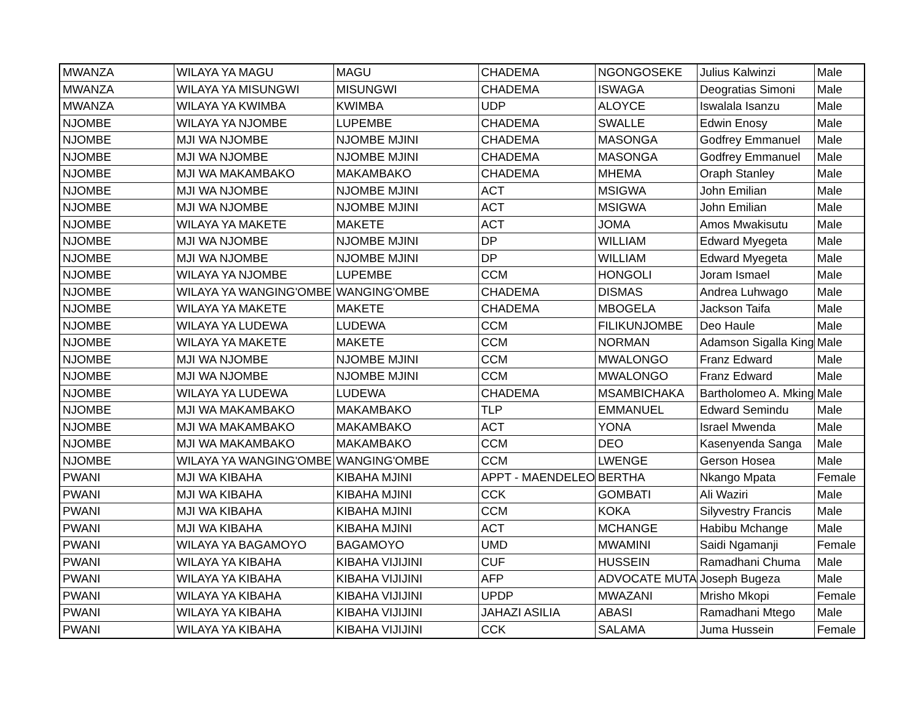| MWANZA | WILAYA YA MAGU | MAGU | CHADEMA | NGONGOSEKE | Julius Kalwinzi | Male |
| MWANZA | WILAYA YA MISUNGWI | MISUNGWI | CHADEMA | ISWAGA | Deogratias Simoni | Male |
| MWANZA | WILAYA YA KWIMBA | KWIMBA | UDP | ALOYCE | Iswalala Isanzu | Male |
| NJOMBE | WILAYA YA NJOMBE | LUPEMBE | CHADEMA | SWALLE | Edwin Enosy | Male |
| NJOMBE | MJI WA NJOMBE | NJOMBE MJINI | CHADEMA | MASONGA | Godfrey Emmanuel | Male |
| NJOMBE | MJI WA NJOMBE | NJOMBE MJINI | CHADEMA | MASONGA | Godfrey Emmanuel | Male |
| NJOMBE | MJI WA MAKAMBAKO | MAKAMBAKO | CHADEMA | MHEMA | Oraph Stanley | Male |
| NJOMBE | MJI WA NJOMBE | NJOMBE MJINI | ACT | MSIGWA | John Emilian | Male |
| NJOMBE | MJI WA NJOMBE | NJOMBE MJINI | ACT | MSIGWA | John Emilian | Male |
| NJOMBE | WILAYA YA MAKETE | MAKETE | ACT | JOMA | Amos Mwakisutu | Male |
| NJOMBE | MJI WA NJOMBE | NJOMBE MJINI | DP | WILLIAM | Edward Myegeta | Male |
| NJOMBE | MJI WA NJOMBE | NJOMBE MJINI | DP | WILLIAM | Edward Myegeta | Male |
| NJOMBE | WILAYA YA NJOMBE | LUPEMBE | CCM | HONGOLI | Joram Ismael | Male |
| NJOMBE | WILAYA YA WANGING'OMBE | WANGING'OMBE | CHADEMA | DISMAS | Andrea Luhwago | Male |
| NJOMBE | WILAYA YA MAKETE | MAKETE | CHADEMA | MBOGELA | Jackson Taifa | Male |
| NJOMBE | WILAYA YA LUDEWA | LUDEWA | CCM | FILIKUNJOMBE | Deo Haule | Male |
| NJOMBE | WILAYA YA MAKETE | MAKETE | CCM | NORMAN | Adamson Sigalla King | Male |
| NJOMBE | MJI WA NJOMBE | NJOMBE MJINI | CCM | MWALONGO | Franz Edward | Male |
| NJOMBE | MJI WA NJOMBE | NJOMBE MJINI | CCM | MWALONGO | Franz Edward | Male |
| NJOMBE | WILAYA YA LUDEWA | LUDEWA | CHADEMA | MSAMBICHAKA | Bartholomeo A. Mking | Male |
| NJOMBE | MJI WA MAKAMBAKO | MAKAMBAKO | TLP | EMMANUEL | Edward Semindu | Male |
| NJOMBE | MJI WA MAKAMBAKO | MAKAMBAKO | ACT | YONA | Israel Mwenda | Male |
| NJOMBE | MJI WA MAKAMBAKO | MAKAMBAKO | CCM | DEO | Kasenyenda Sanga | Male |
| NJOMBE | WILAYA YA WANGING'OMBE | WANGING'OMBE | CCM | LWENGE | Gerson Hosea | Male |
| PWANI | MJI WA KIBAHA | KIBAHA MJINI | APPT - MAENDELEO | BERTHA | Nkango Mpata | Female |
| PWANI | MJI WA KIBAHA | KIBAHA MJINI | CCK | GOMBATI | Ali Waziri | Male |
| PWANI | MJI WA KIBAHA | KIBAHA MJINI | CCM | KOKA | Silyvestry Francis | Male |
| PWANI | MJI WA KIBAHA | KIBAHA MJINI | ACT | MCHANGE | Habibu Mchange | Male |
| PWANI | WILAYA YA BAGAMOYO | BAGAMOYO | UMD | MWAMINI | Saidi Ngamanji | Female |
| PWANI | WILAYA YA KIBAHA | KIBAHA VIJIJINI | CUF | HUSSEIN | Ramadhani Chuma | Male |
| PWANI | WILAYA YA KIBAHA | KIBAHA VIJIJINI | AFP | ADVOCATE MUTA | Joseph Bugeza | Male |
| PWANI | WILAYA YA KIBAHA | KIBAHA VIJIJINI | UPDP | MWAZANI | Mrisho Mkopi | Female |
| PWANI | WILAYA YA KIBAHA | KIBAHA VIJIJINI | JAHAZI ASILIA | ABASI | Ramadhani Mtego | Male |
| PWANI | WILAYA YA KIBAHA | KIBAHA VIJIJINI | CCK | SALAMA | Juma Hussein | Female |